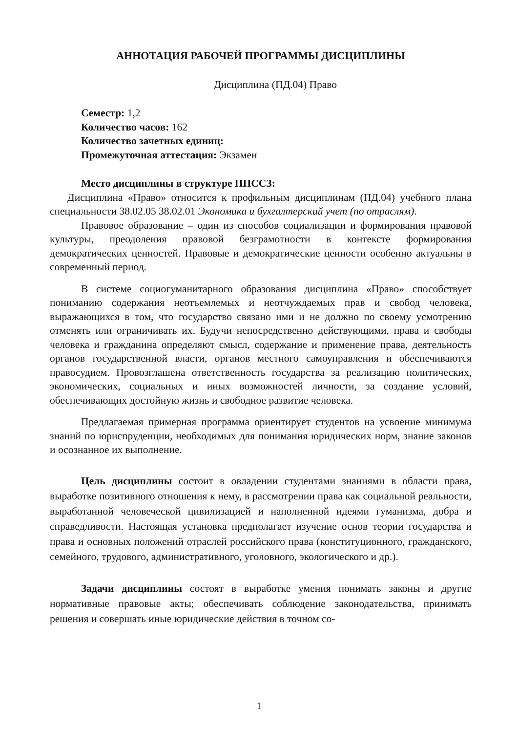АННОТАЦИЯ РАБОЧЕЙ ПРОГРАММЫ ДИСЦИПЛИНЫ
Дисциплина (ПД.04) Право
Семестр: 1,2
Количество часов: 162
Количество зачетных единиц:
Промежуточная аттестация: Экзамен
Место дисциплины в структуре ППССЗ:
Дисциплина «Право» относится к профильным дисциплинам (ПД.04) учебного плана специальности 38.02.05 38.02.01 Экономика и бухгалтерский учет (по отраслям).
Правовое образование – один из способов социализации и формирования правовой культуры, преодоления правовой безграмотности в контексте формирования демократических ценностей. Правовые и демократические ценности особенно актуальны в современный период.
В системе социогуманитарного образования дисциплина «Право» способствует пониманию содержания неотъемлемых и неотчуждаемых прав и свобод человека, выражающихся в том, что государство связано ими и не должно по своему усмотрению отменять или ограничивать их. Будучи непосредственно действующими, права и свободы человека и гражданина определяют смысл, содержание и применение права, деятельность органов государственной власти, органов местного самоуправления и обеспечиваются правосудием. Провозглашена ответственность государства за реализацию политических, экономических, социальных и иных возможностей личности, за создание условий, обеспечивающих достойную жизнь и свободное развитие человека.
Предлагаемая примерная программа ориентирует студентов на усвоение минимума знаний по юриспруденции, необходимых для понимания юридических норм, знание законов и осознанное их выполнение.
Цель дисциплины состоит в овладении студентами знаниями в области права, выработке позитивного отношения к нему, в рассмотрении права как социальной реальности, выработанной человеческой цивилизацией и наполненной идеями гуманизма, добра и справедливости. Настоящая установка предполагает изучение основ теории государства и права и основных положений отраслей российского права (конституционного, гражданского, семейного, трудового, административного, уголовного, экологического и др.).
Задачи дисциплины состоят в выработке умения понимать законы и другие нормативные правовые акты; обеспечивать соблюдение законодательства, принимать решения и совершать иные юридические действия в точном со-
1